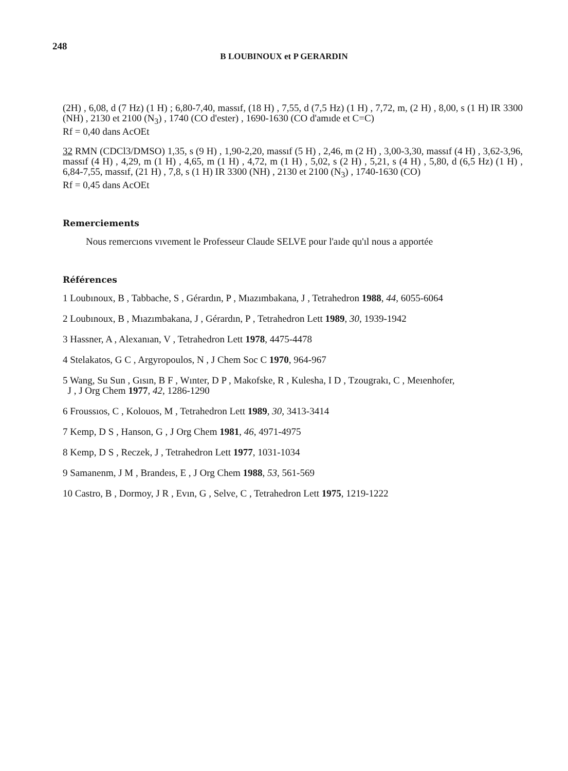248
B LOUBINOUX et P GERARDIN
(2H) , 6,08, d (7 Hz) (1 H) ; 6,80-7,40, massıf, (18 H) , 7,55, d (7,5 Hz) (1 H) , 7,72, m, (2 H) , 8,00, s (1 H) IR 3300 (NH) , 2130 et 2100 (N<sub>3</sub>) , 1740 (CO d'ester) , 1690-1630 (CO d'amıde et C=C)
Rf = 0,40 dans AcOEt
32 RMN (CDCl3/DMSO) 1,35, s (9 H) , 1,90-2,20, massıf (5 H) , 2,46, m (2 H) , 3,00-3,30, massıf (4 H) , 3,62-3,96, massıf (4 H) , 4,29, m (1 H) , 4,65, m (1 H) , 4,72, m (1 H) , 5,02, s (2 H) , 5,21, s (4 H) , 5,80, d (6,5 Hz) (1 H) , 6,84-7,55, massıf, (21 H) , 7,8, s (1 H) IR 3300 (NH) , 2130 et 2100 (N<sub>3</sub>) , 1740-1630 (CO)
Rf = 0,45 dans AcOEt
Remerciements
Nous remercıons vıvement le Professeur Claude SELVE pour l'aıde qu'ıl nous a apportée
Références
1 Loubınoux, B , Tabbache, S , Gérardın, P , Mıazımbakana, J , Tetrahedron 1988, 44, 6055-6064
2 Loubınoux, B , Mıazımbakana, J , Gérardın, P , Tetrahedron Lett 1989, 30, 1939-1942
3 Hassner, A , Alexanıan, V , Tetrahedron Lett 1978, 4475-4478
4 Stelakatos, G C , Argyropoulos, N , J Chem Soc C 1970, 964-967
5 Wang, Su Sun , Gısın, B F , Wınter, D P , Makofske, R , Kulesha, I D , Tzougrakı, C , Meıenhofer,
J , J Org Chem 1977, 42, 1286-1290
6 Froussıos, C , Kolouos, M , Tetrahedron Lett 1989, 30, 3413-3414
7 Kemp, D S , Hanson, G , J Org Chem 1981, 46, 4971-4975
8 Kemp, D S , Reczek, J , Tetrahedron Lett 1977, 1031-1034
9 Samanenm, J M , Brandeıs, E , J Org Chem 1988, 53, 561-569
10 Castro, B , Dormoy, J R , Evın, G , Selve, C , Tetrahedron Lett 1975, 1219-1222